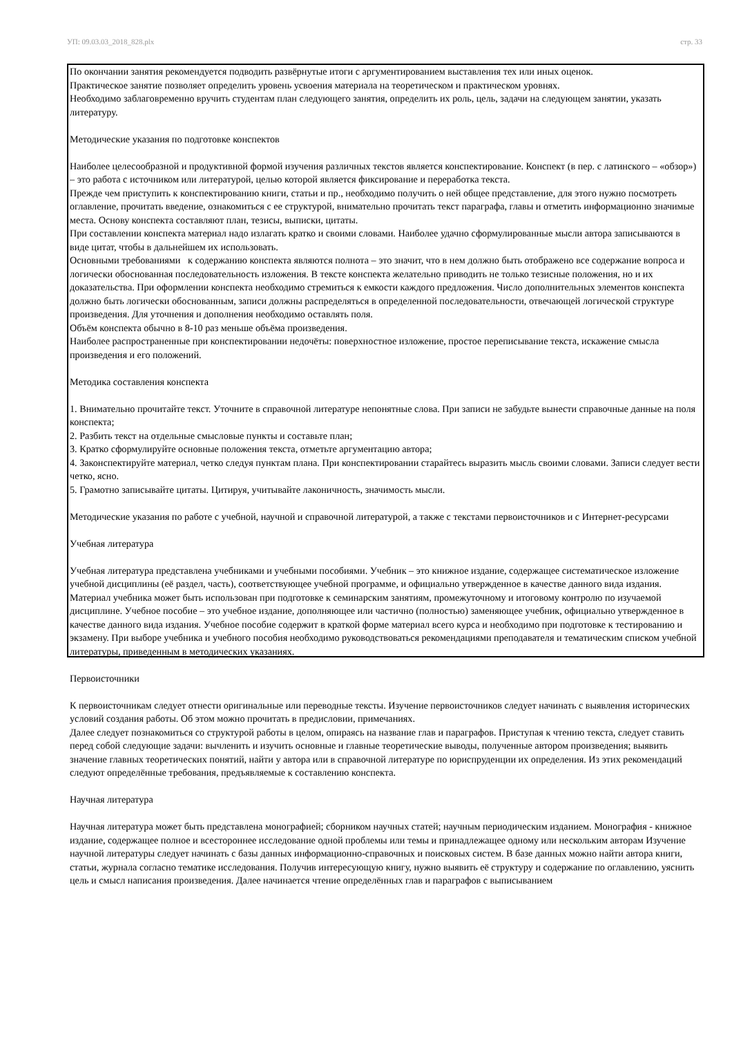УП: 09.03.03_2018_828.plx стр. 33
По окончании занятия рекомендуется подводить развёрнутые итоги с аргументированием выставления тех или иных оценок.
Практическое занятие позволяет определить уровень усвоения материала на теоретическом и практическом уровнях.
Необходимо заблаговременно вручить студентам план следующего занятия, определить их роль, цель, задачи на следующем занятии, указать литературу.
Методические указания по подготовке конспектов
Наиболее целесообразной и продуктивной формой изучения различных текстов является конспектирование. Конспект (в пер. с латинского – «обзор») – это работа с источником или литературой, целью которой является фиксирование и переработка текста.
Прежде чем приступить к конспектированию книги, статьи и пр., необходимо получить о ней общее представление, для этого нужно посмотреть оглавление, прочитать введение, ознакомиться с ее структурой, внимательно прочитать текст параграфа, главы и отметить информационно значимые места. Основу конспекта составляют план, тезисы, выписки, цитаты.
При составлении конспекта материал надо излагать кратко и своими словами. Наиболее удачно сформулированные мысли автора записываются в виде цитат, чтобы в дальнейшем их использовать.
Основными требованиями к содержанию конспекта являются полнота – это значит, что в нем должно быть отображено все содержание вопроса и логически обоснованная последовательность изложения. В тексте конспекта желательно приводить не только тезисные положения, но и их доказательства. При оформлении конспекта необходимо стремиться к емкости каждого предложения. Число дополнительных элементов конспекта должно быть логически обоснованным, записи должны распределяться в определенной последовательности, отвечающей логической структуре произведения. Для уточнения и дополнения необходимо оставлять поля.
Объём конспекта обычно в 8-10 раз меньше объёма произведения.
Наиболее распространенные при конспектировании недочёты: поверхностное изложение, простое переписывание текста, искажение смысла произведения и его положений.
Методика составления конспекта
1. Внимательно прочитайте текст. Уточните в справочной литературе непонятные слова. При записи не забудьте вынести справочные данные на поля конспекта;
2. Разбить текст на отдельные смысловые пункты и составьте план;
3. Кратко сформулируйте основные положения текста, отметьте аргументацию автора;
4. Законспектируйте материал, четко следуя пунктам плана. При конспектировании старайтесь выразить мысль своими словами. Записи следует вести четко, ясно.
5. Грамотно записывайте цитаты. Цитируя, учитывайте лаконичность, значимость мысли.
Методические указания по работе с учебной, научной и справочной литературой, а также с текстами первоисточников и с Интернет-ресурсами
Учебная литература
Учебная литература представлена учебниками и учебными пособиями. Учебник – это книжное издание, содержащее систематическое изложение учебной дисциплины (её раздел, часть), соответствующее учебной программе, и официально утвержденное в качестве данного вида издания. Материал учебника может быть использован при подготовке к семинарским занятиям, промежуточному и итоговому контролю по изучаемой дисциплине. Учебное пособие – это учебное издание, дополняющее или частично (полностью) заменяющее учебник, официально утвержденное в качестве данного вида издания. Учебное пособие содержит в краткой форме материал всего курса и необходимо при подготовке к тестированию и экзамену. При выборе учебника и учебного пособия необходимо руководствоваться рекомендациями преподавателя и тематическим списком учебной литературы, приведенным в методических указаниях.
Первоисточники
К первоисточникам следует отнести оригинальные или переводные тексты. Изучение первоисточников следует начинать с выявления исторических условий создания работы. Об этом можно прочитать в предисловии, примечаниях.
Далее следует познакомиться со структурой работы в целом, опираясь на название глав и параграфов. Приступая к чтению текста, следует ставить перед собой следующие задачи: вычленить и изучить основные и главные теоретические выводы, полученные автором произведения; выявить значение главных теоретических понятий, найти у автора или в справочной литературе по юриспруденции их определения. Из этих рекомендаций следуют определённые требования, предъявляемые к составлению конспекта.
Научная литература
Научная литература может быть представлена монографией; сборником научных статей; научным периодическим изданием. Монография - книжное издание, содержащее полное и всестороннее исследование одной проблемы или темы и принадлежащее одному или нескольким авторам Изучение научной литературы следует начинать с базы данных информационно-справочных и поисковых систем. В базе данных можно найти автора книги, статьи, журнала согласно тематике исследования. Получив интересующую книгу, нужно выявить её структуру и содержание по оглавлению, уяснить цель и смысл написания произведения. Далее начинается чтение определённых глав и параграфов с выписыванием